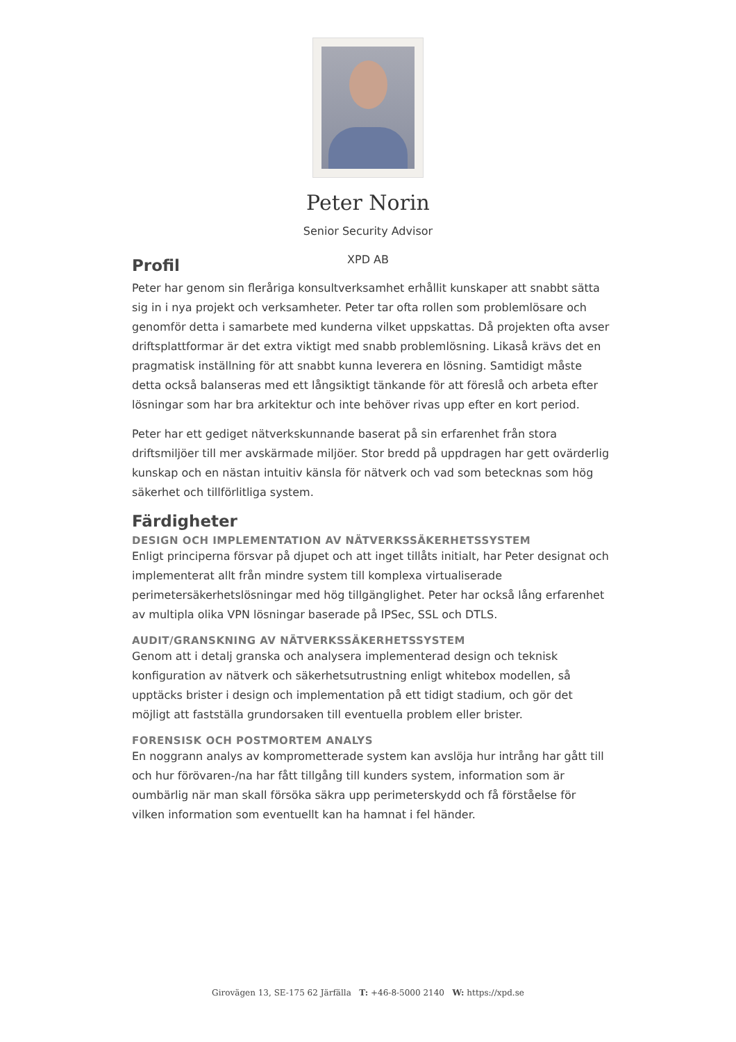Peter Norin
Senior Security Advisor
XPD AB
Profil
Peter har genom sin fleråriga konsultverksamhet erhållit kunskaper att snabbt sätta sig in i nya projekt och verksamheter. Peter tar ofta rollen som problemlösare och genomför detta i samarbete med kunderna vilket uppskattas. Då projekten ofta avser driftsplattformar är det extra viktigt med snabb problemlösning. Likaså krävs det en pragmatisk inställning för att snabbt kunna leverera en lösning. Samtidigt måste detta också balanseras med ett långsiktigt tänkande för att föreslå och arbeta efter lösningar som har bra arkitektur och inte behöver rivas upp efter en kort period.
Peter har ett gediget nätverkskunnande baserat på sin erfarenhet från stora driftsmiljöer till mer avskärmade miljöer. Stor bredd på uppdragen har gett ovärderlig kunskap och en nästan intuitiv känsla för nätverk och vad som betecknas som hög säkerhet och tillförlitliga system.
Färdigheter
DESIGN OCH IMPLEMENTATION AV NÄTVERKSSÄKERHETSSYSTEM
Enligt principerna försvar på djupet och att inget tillåts initialt, har Peter designat och implementerat allt från mindre system till komplexa virtualiserade perimetersäkerhetslösningar med hög tillgänglighet. Peter har också lång erfarenhet av multipla olika VPN lösningar baserade på IPSec, SSL och DTLS.
AUDIT/GRANSKNING AV NÄTVERKSSÄKERHETSSYSTEM
Genom att i detalj granska och analysera implementerad design och teknisk konfiguration av nätverk och säkerhetsutrustning enligt whitebox modellen, så upptäcks brister i design och implementation på ett tidigt stadium, och gör det möjligt att fastställa grundorsaken till eventuella problem eller brister.
FORENSISK OCH POSTMORTEM ANALYS
En noggrann analys av komprometterade system kan avslöja hur intrång har gått till och hur förövaren-/na har fått tillgång till kunders system, information som är oumbärlig när man skall försöka säkra upp perimeterskydd och få förståelse för vilken information som eventuellt kan ha hamnat i fel händer.
Girovägen 13, SE-175 62 Järfälla T: +46-8-5000 2140 W: https://xpd.se